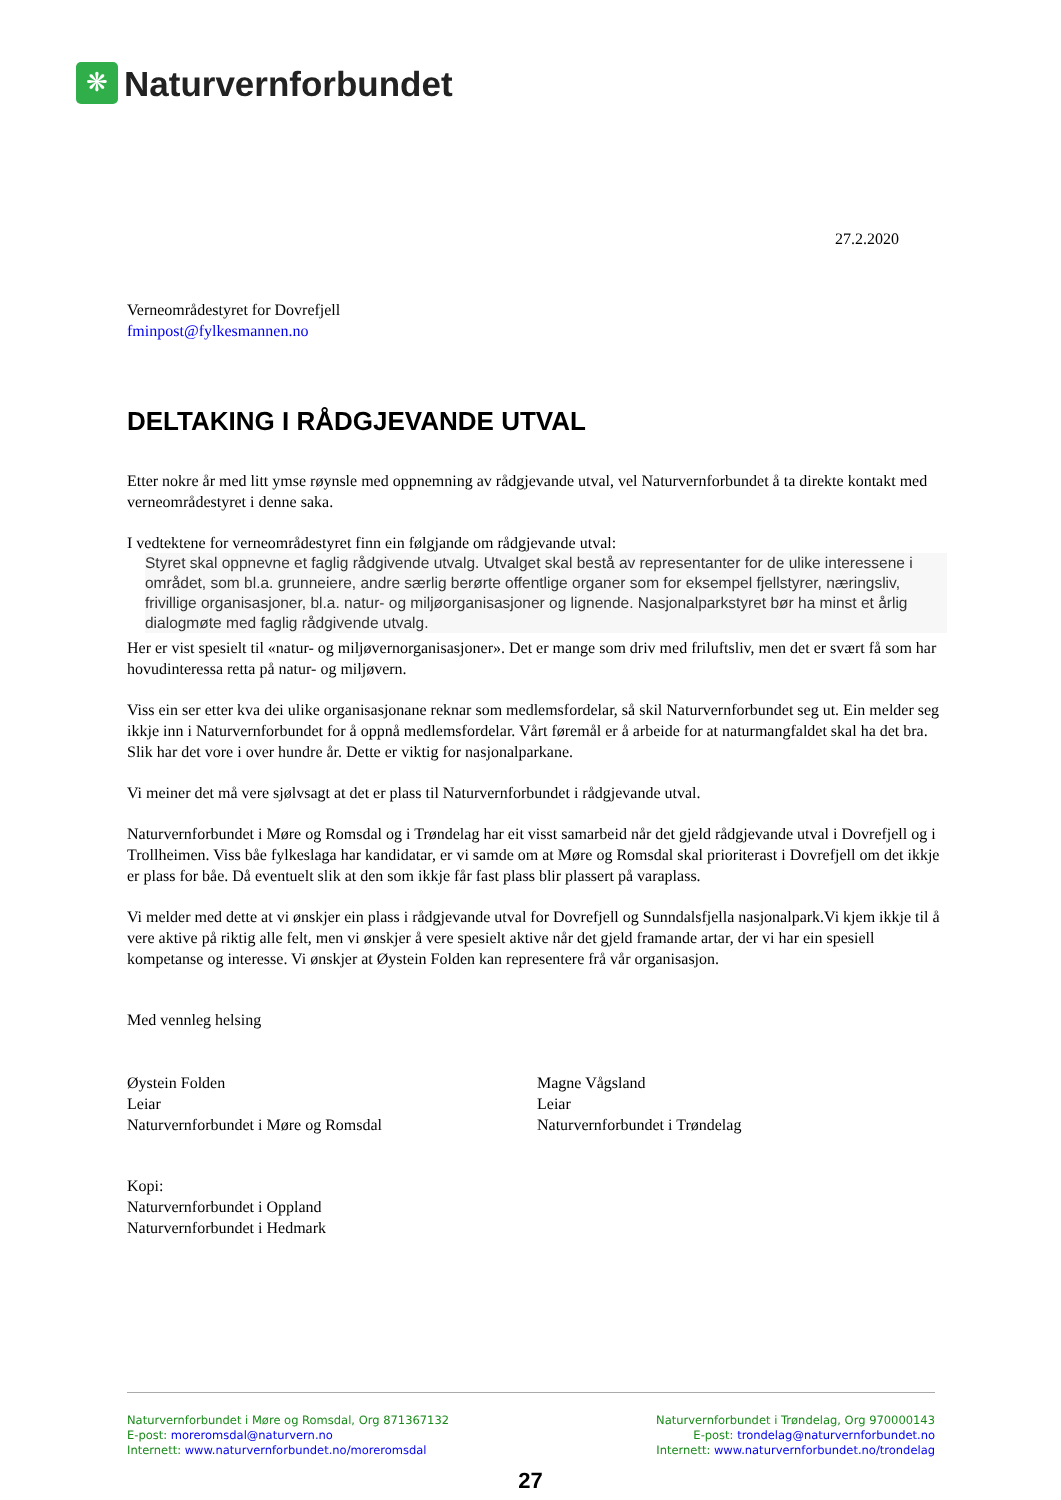❋
Naturvernforbundet
27.2.2020
Verneområdestyret for Dovrefjell
fminpost@fylkesmannen.no
DELTAKING I RÅDGJEVANDE UTVAL
Etter nokre år med litt ymse røynsle med oppnemning av rådgjevande utval, vel Naturvernforbundet å ta direkte kontakt med verneområdestyret i denne saka.
I vedtektene for verneområdestyret finn ein følgjande om rådgjevande utval:
Styret skal oppnevne et faglig rådgivende utvalg. Utvalget skal bestå av representanter for de ulike interessene i området, som bl.a. grunneiere, andre særlig berørte offentlige organer som for eksempel fjellstyrer, næringsliv, frivillige organisasjoner, bl.a. natur- og miljøorganisasjoner og lignende. Nasjonalparkstyret bør ha minst et årlig dialogmøte med faglig rådgivende utvalg.
Her er vist spesielt til «natur- og miljøvernorganisasjoner». Det er mange som driv med friluftsliv, men det er svært få som har hovudinteressa retta på natur- og miljøvern.
Viss ein ser etter kva dei ulike organisasjonane reknar som medlemsfordelar, så skil Naturvernforbundet seg ut. Ein melder seg ikkje inn i Naturvernforbundet for å oppnå medlemsfordelar. Vårt føremål er å arbeide for at naturmangfaldet skal ha det bra. Slik har det vore i over hundre år. Dette er viktig for nasjonalparkane.
Vi meiner det må vere sjølvsagt at det er plass til Naturvernforbundet i rådgjevande utval.
Naturvernforbundet i Møre og Romsdal og i Trøndelag har eit visst samarbeid når det gjeld rådgjevande utval i Dovrefjell og i Trollheimen. Viss båe fylkeslaga har kandidatar, er vi samde om at Møre og Romsdal skal prioriterast i Dovrefjell om det ikkje er plass for båe. Då eventuelt slik at den som ikkje får fast plass blir plassert på varaplass.
Vi melder med dette at vi ønskjer ein plass i rådgjevande utval for Dovrefjell og Sunndalsfjella nasjonalpark.Vi kjem ikkje til å vere aktive på riktig alle felt, men vi ønskjer å vere spesielt aktive når det gjeld framande artar, der vi har ein spesiell kompetanse og interesse. Vi ønskjer at Øystein Folden kan representere frå vår organisasjon.
Med vennleg helsing
Øystein Folden
Leiar
Naturvernforbundet i Møre og Romsdal
Magne Vågsland
Leiar
Naturvernforbundet i Trøndelag
Kopi:
Naturvernforbundet i Oppland
Naturvernforbundet i Hedmark
Naturvernforbundet i Møre og Romsdal, Org 871367132
E-post: moreromsdal@naturvern.no
Internett: www.naturvernforbundet.no/moreromsdal
Naturvernforbundet i Trøndelag, Org 970000143
E-post: trondelag@naturvernforbundet.no
Internett: www.naturvernforbundet.no/trondelag
27